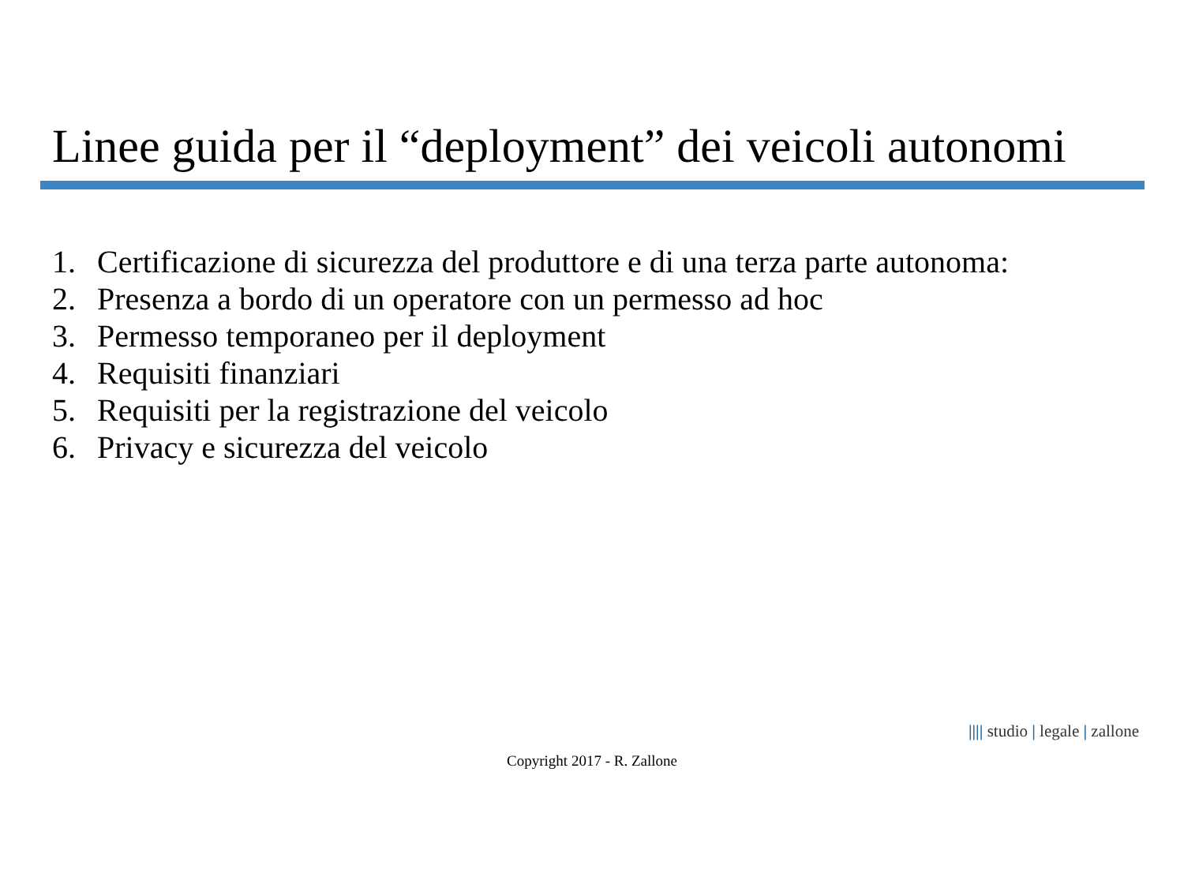Linee guida per il “deployment” dei veicoli autonomi
1. Certificazione di sicurezza del produttore e di una terza parte autonoma:
2. Presenza a bordo di un operatore con un permesso ad hoc
3. Permesso temporaneo per il deployment
4. Requisiti finanziari
5. Requisiti per la registrazione del veicolo
6. Privacy e sicurezza del veicolo
|||| studio | legale | zallone
Copyright 2017 - R. Zallone